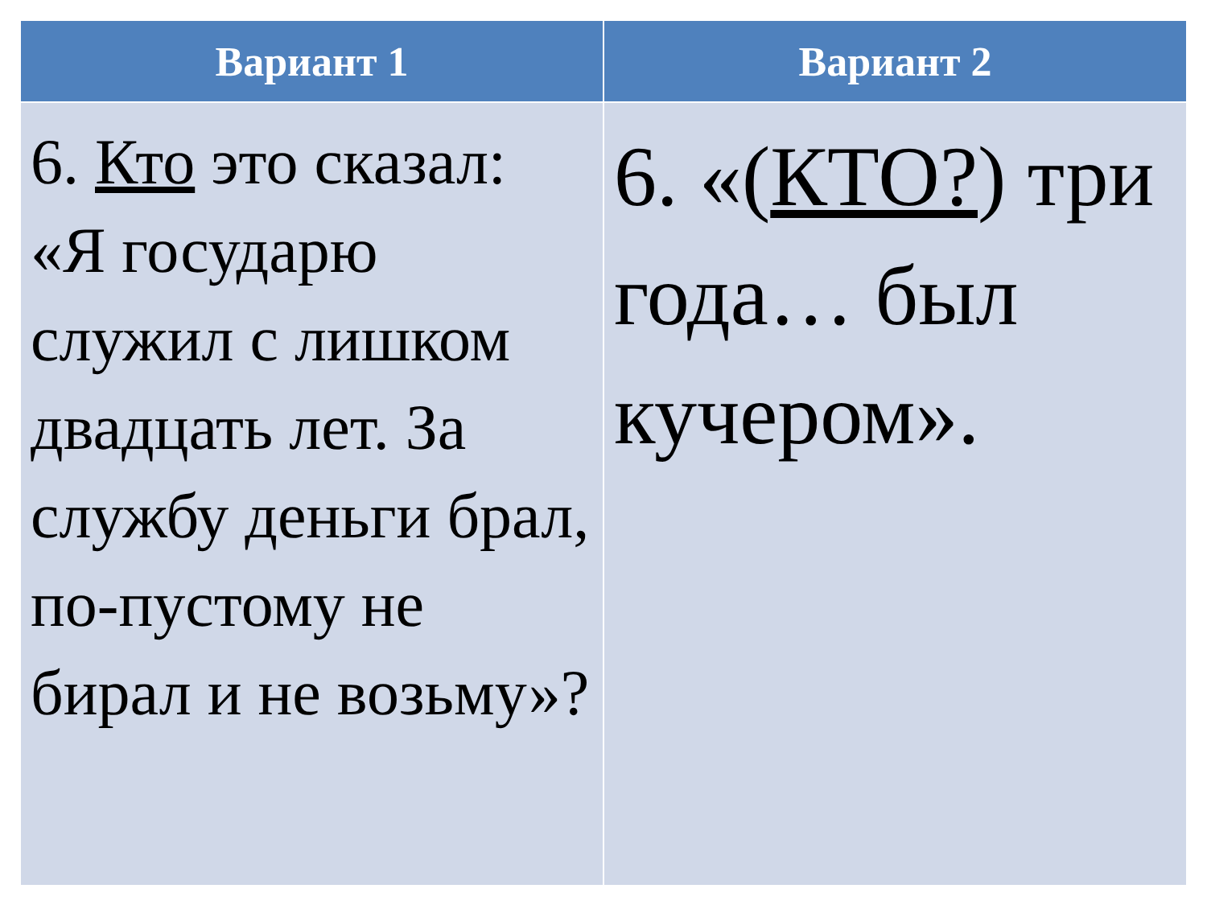| Вариант 1 | Вариант 2 |
| --- | --- |
| 6. Кто это сказал: «Я государю служил с лишком двадцать лет. За службу деньги брал, по-пустому не бирал и не возьму»? | 6. «( КТО? ) три года… был кучером». |